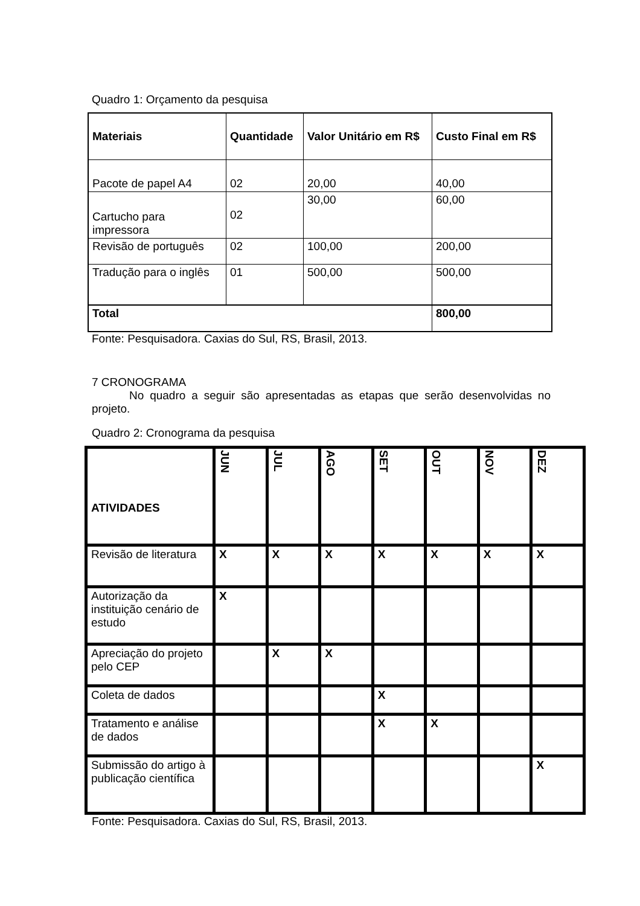Quadro 1: Orçamento da pesquisa
| Materiais | Quantidade | Valor Unitário em R$ | Custo Final em R$ |
| --- | --- | --- | --- |
| Pacote de papel A4 | 02 | 20,00 | 40,00 |
| Cartucho para impressora | 02 | 30,00 | 60,00 |
| Revisão de português | 02 | 100,00 | 200,00 |
| Tradução para o inglês | 01 | 500,00 | 500,00 |
| Total | | | 800,00 |
Fonte: Pesquisadora. Caxias do Sul, RS, Brasil, 2013.
7 CRONOGRAMA
No quadro a seguir são apresentadas as etapas que serão desenvolvidas no projeto.
Quadro 2: Cronograma da pesquisa
| ATIVIDADES | JUN | JUL | AGO | SET | OUT | NOV | DEZ |
| --- | --- | --- | --- | --- | --- | --- | --- |
| Revisão de literatura | X | X | X | X | X | X | X |
| Autorização da instituição cenário de estudo | X | | | | | | |
| Apreciação do projeto pelo CEP | | X | X | | | | |
| Coleta de dados | | | | X | | | |
| Tratamento e análise de dados | | | | X | X | | |
| Submissão do artigo à publicação científica | | | | | | | X |
Fonte: Pesquisadora. Caxias do Sul, RS, Brasil, 2013.